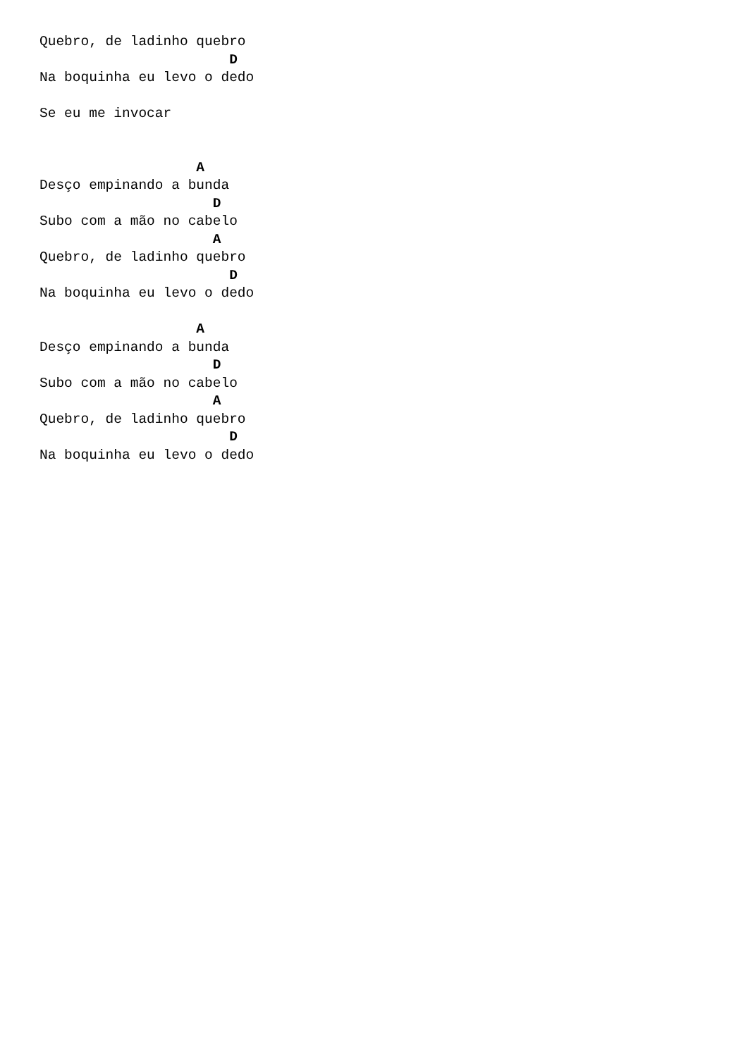Quebro, de ladinho quebro
                       D
Na boquinha eu levo o dedo

Se eu me invocar


                   A
Desço empinando a bunda
                     D
Subo com a mão no cabelo
                     A
Quebro, de ladinho quebro
                       D
Na boquinha eu levo o dedo

                   A
Desço empinando a bunda
                     D
Subo com a mão no cabelo
                     A
Quebro, de ladinho quebro
                       D
Na boquinha eu levo o dedo